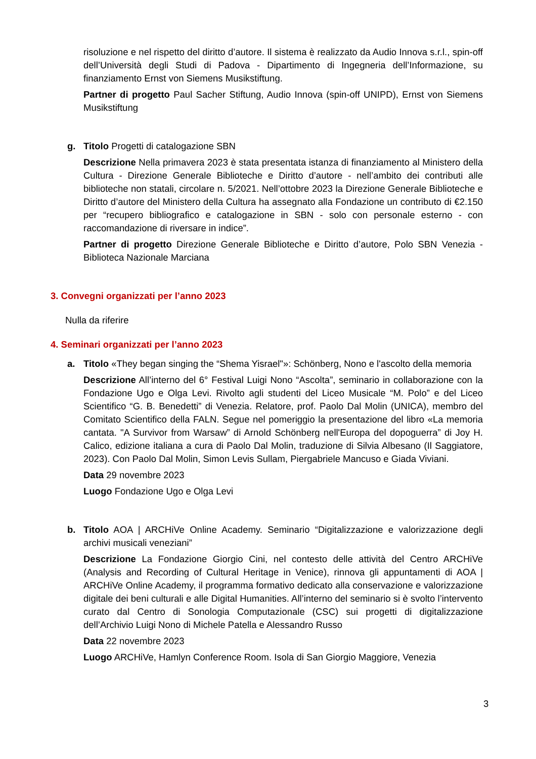risoluzione e nel rispetto del diritto d’autore. Il sistema è realizzato da Audio Innova s.r.l., spin-off dell’Università degli Studi di Padova - Dipartimento di Ingegneria dell’Informazione, su finanziamento Ernst von Siemens Musikstiftung.
Partner di progetto Paul Sacher Stiftung, Audio Innova (spin-off UNIPD), Ernst von Siemens Musikstiftung
g.
Titolo Progetti di catalogazione SBN
Descrizione Nella primavera 2023 è stata presentata istanza di finanziamento al Ministero della Cultura - Direzione Generale Biblioteche e Diritto d’autore - nell’ambito dei contributi alle biblioteche non statali, circolare n. 5/2021. Nell’ottobre 2023 la Direzione Generale Biblioteche e Diritto d’autore del Ministero della Cultura ha assegnato alla Fondazione un contributo di €2.150 per “recupero bibliografico e catalogazione in SBN - solo con personale esterno - con raccomandazione di riversare in indice”.
Partner di progetto Direzione Generale Biblioteche e Diritto d’autore, Polo SBN Venezia - Biblioteca Nazionale Marciana
3. Convegni organizzati per l’anno 2023
Nulla da riferire
4. Seminari organizzati per l’anno 2023
a.
Titolo «They began singing the “Shema Yisrael"»: Schönberg, Nono e l'ascolto della memoria
Descrizione All’interno del 6° Festival Luigi Nono “Ascolta”, seminario in collaborazione con la Fondazione Ugo e Olga Levi. Rivolto agli studenti del Liceo Musicale “M. Polo” e del Liceo Scientifico “G. B. Benedetti” di Venezia. Relatore, prof. Paolo Dal Molin (UNICA), membro del Comitato Scientifico della FALN. Segue nel pomeriggio la presentazione del libro «La memoria cantata. "A Survivor from Warsaw” di Arnold Schönberg nell'Europa del dopoguerra” di Joy H. Calico, edizione italiana a cura di Paolo Dal Molin, traduzione di Silvia Albesano (Il Saggiatore, 2023). Con Paolo Dal Molin, Simon Levis Sullam, Piergabriele Mancuso e Giada Viviani.
Data 29 novembre 2023
Luogo Fondazione Ugo e Olga Levi
b.
Titolo AOA | ARCHiVe Online Academy. Seminario “Digitalizzazione e valorizzazione degli archivi musicali veneziani”
Descrizione La Fondazione Giorgio Cini, nel contesto delle attività del Centro ARCHiVe (Analysis and Recording of Cultural Heritage in Venice), rinnova gli appuntamenti di AOA | ARCHiVe Online Academy, il programma formativo dedicato alla conservazione e valorizzazione digitale dei beni culturali e alle Digital Humanities. All’interno del seminario si è svolto l’intervento curato dal Centro di Sonologia Computazionale (CSC) sui progetti di digitalizzazione dell’Archivio Luigi Nono di Michele Patella e Alessandro Russo
Data 22 novembre 2023
Luogo ARCHiVe, Hamlyn Conference Room. Isola di San Giorgio Maggiore, Venezia
3